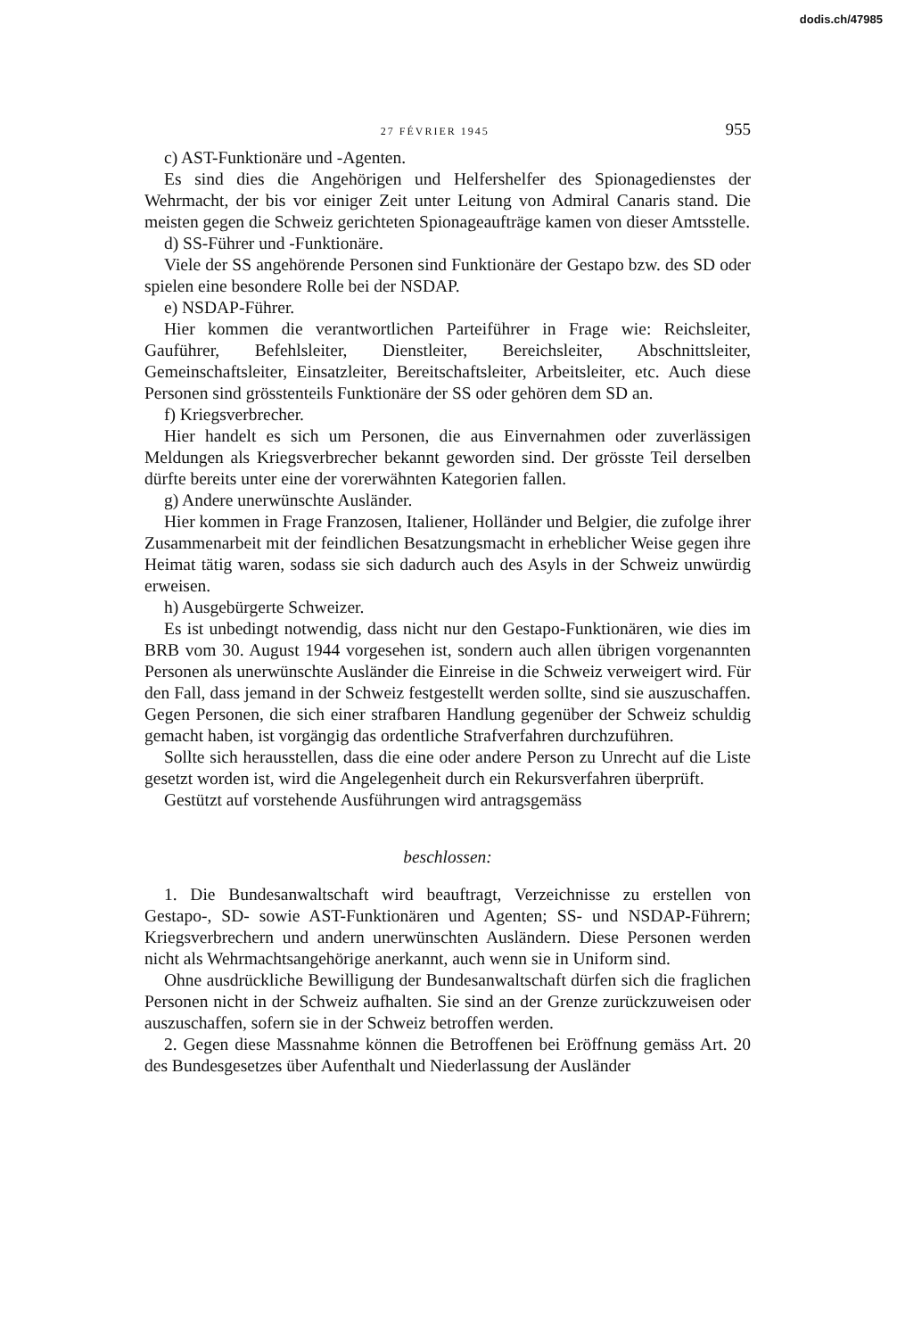dodis.ch/47985
27 FÉVRIER 1945 955
c) AST-Funktionäre und -Agenten.
Es sind dies die Angehörigen und Helfershelfer des Spionagedienstes der Wehrmacht, der bis vor einiger Zeit unter Leitung von Admiral Canaris stand. Die meisten gegen die Schweiz gerichteten Spionageaufträge kamen von dieser Amtsstelle.
d) SS-Führer und -Funktionäre.
Viele der SS angehörende Personen sind Funktionäre der Gestapo bzw. des SD oder spielen eine besondere Rolle bei der NSDAP.
e) NSDAP-Führer.
Hier kommen die verantwortlichen Parteiführer in Frage wie: Reichsleiter, Gauführer, Befehlsleiter, Dienstleiter, Bereichsleiter, Abschnittsleiter, Gemeinschaftsleiter, Einsatzleiter, Bereitschaftsleiter, Arbeitsleiter, etc. Auch diese Personen sind grösstenteils Funktionäre der SS oder gehören dem SD an.
f) Kriegsverbrecher.
Hier handelt es sich um Personen, die aus Einvernahmen oder zuverlässigen Meldungen als Kriegsverbrecher bekannt geworden sind. Der grösste Teil derselben dürfte bereits unter eine der vorerwähnten Kategorien fallen.
g) Andere unerwünschte Ausländer.
Hier kommen in Frage Franzosen, Italiener, Holländer und Belgier, die zufolge ihrer Zusammenarbeit mit der feindlichen Besatzungsmacht in erheblicher Weise gegen ihre Heimat tätig waren, sodass sie sich dadurch auch des Asyls in der Schweiz unwürdig erweisen.
h) Ausgebürgerte Schweizer.
Es ist unbedingt notwendig, dass nicht nur den Gestapo-Funktionären, wie dies im BRB vom 30. August 1944 vorgesehen ist, sondern auch allen übrigen vorgenannten Personen als unerwünschte Ausländer die Einreise in die Schweiz verweigert wird. Für den Fall, dass jemand in der Schweiz festgestellt werden sollte, sind sie auszuschaffen. Gegen Personen, die sich einer strafbaren Handlung gegenüber der Schweiz schuldig gemacht haben, ist vorgängig das ordentliche Strafverfahren durchzuführen.
Sollte sich herausstellen, dass die eine oder andere Person zu Unrecht auf die Liste gesetzt worden ist, wird die Angelegenheit durch ein Rekursverfahren überprüft.
Gestützt auf vorstehende Ausführungen wird antragsgemäss
beschlossen:
1. Die Bundesanwaltschaft wird beauftragt, Verzeichnisse zu erstellen von Gestapo-, SD- sowie AST-Funktionären und Agenten; SS- und NSDAP-Führern; Kriegsverbrechern und andern unerwünschten Ausländern. Diese Personen werden nicht als Wehrmachtsangehörige anerkannt, auch wenn sie in Uniform sind.
Ohne ausdrückliche Bewilligung der Bundesanwaltschaft dürfen sich die fraglichen Personen nicht in der Schweiz aufhalten. Sie sind an der Grenze zurückzuweisen oder auszuschaffen, sofern sie in der Schweiz betroffen werden.
2. Gegen diese Massnahme können die Betroffenen bei Eröffnung gemäss Art. 20 des Bundesgesetzes über Aufenthalt und Niederlassung der Ausländer